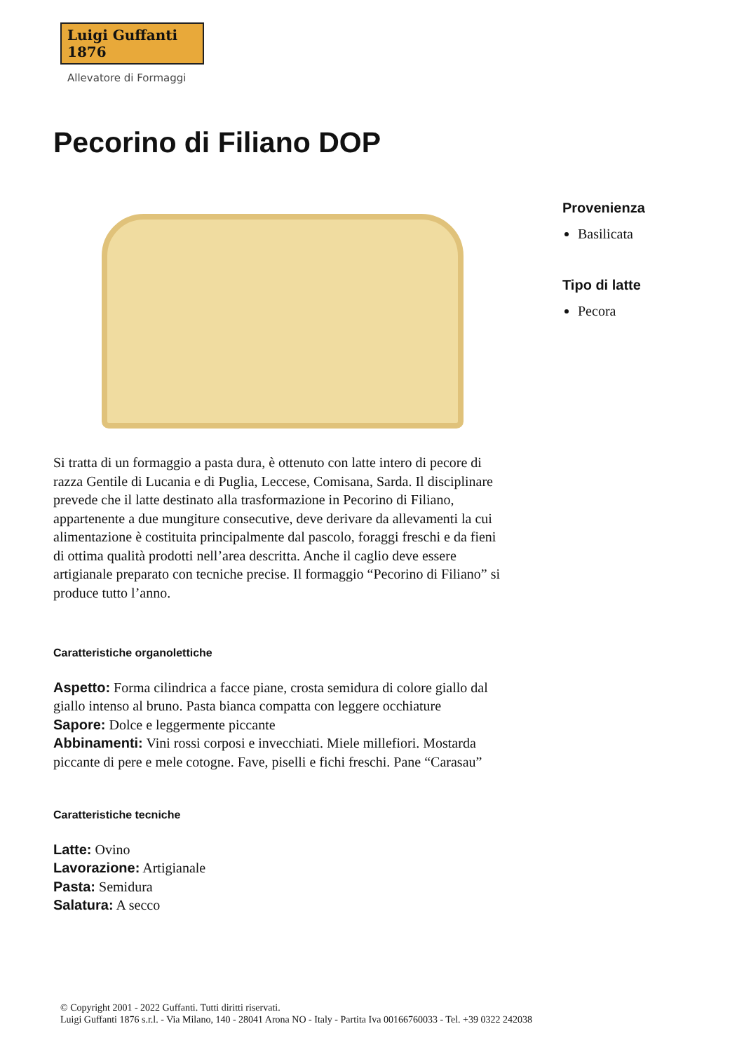Luigi Guffanti 1876
Allevatore di Formaggi
Pecorino di Filiano DOP
Provenienza
Basilicata
Tipo di latte
Pecora
Si tratta di un formaggio a pasta dura, è ottenuto con latte intero di pecore di razza Gentile di Lucania e di Puglia, Leccese, Comisana, Sarda. Il disciplinare prevede che il latte destinato alla trasformazione in Pecorino di Filiano, appartenente a due mungiture consecutive, deve derivare da allevamenti la cui alimentazione è costituita principalmente dal pascolo, foraggi freschi e da fieni di ottima qualità prodotti nell’area descritta. Anche il caglio deve essere artigianale preparato con tecniche precise. Il formaggio “Pecorino di Filiano” si produce tutto l’anno.
Caratteristiche organolettiche
Aspetto: Forma cilindrica a facce piane, crosta semidura di colore giallo dal giallo intenso al bruno. Pasta bianca compatta con leggere occhiature
Sapore: Dolce e leggermente piccante
Abbinamenti: Vini rossi corposi e invecchiati. Miele millefiori. Mostarda piccante di pere e mele cotogne. Fave, piselli e fichi freschi. Pane “Carasau”
Caratteristiche tecniche
Latte: Ovino
Lavorazione: Artigianale
Pasta: Semidura
Salatura: A secco
© Copyright 2001 - 2022 Guffanti. Tutti diritti riservati.
Luigi Guffanti 1876 s.r.l. - Via Milano, 140 - 28041 Arona NO - Italy - Partita Iva 00166760033 - Tel. +39 0322 242038